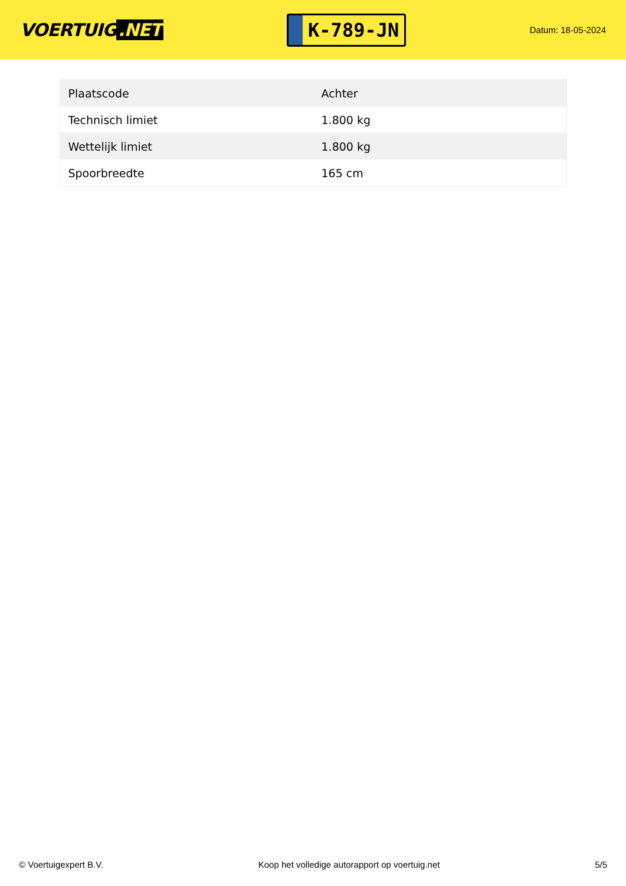VOERTUIG.NET
K-789-JN
Datum: 18-05-2024
| Plaatscode | Achter |
| Technisch limiet | 1.800 kg |
| Wettelijk limiet | 1.800 kg |
| Spoorbreedte | 165 cm |
© Voertuigexpert B.V. Koop het volledige autorapport op voertuig.net 5/5